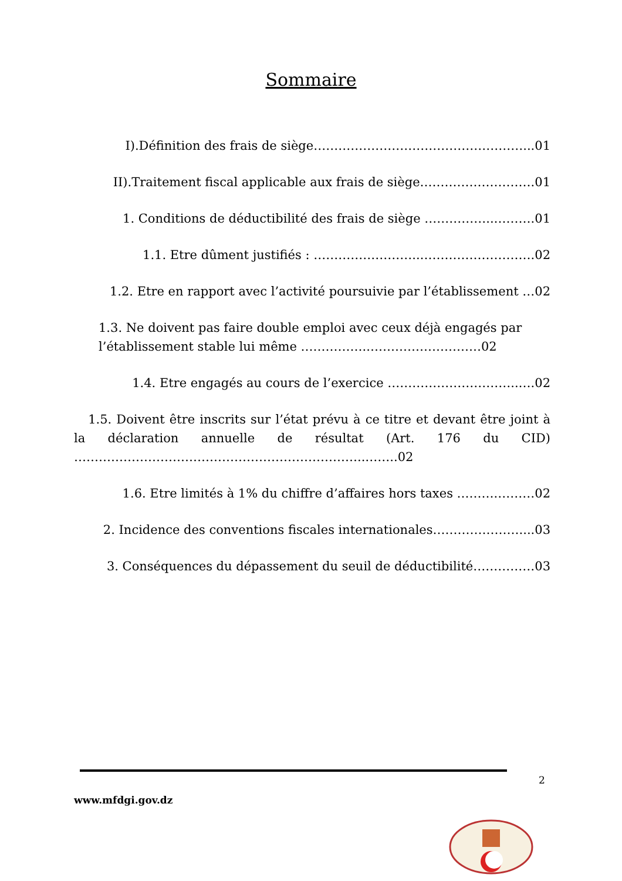Sommaire
I).Définition des frais de siège……………………………………………...01
II).Traitement fiscal applicable aux frais de siège……………………….01
1. Conditions de déductibilité des frais de siège ……………..……….01
1.1. Etre dûment justifiés : ……………………..……………………….02
1.2. Etre en rapport avec l’activité poursuivie par l’établissement …02
1.3. Ne doivent pas faire double emploi avec ceux déjà engagés par l’établissement stable lui même ……………..………………………02
1.4. Etre engagés au cours de l’exercice …………………………..….02
1.5. Doivent être inscrits sur l’état prévu à ce titre et devant être joint à la déclaration annuelle de résultat (Art. 176 du CID) ……………………………………………………………..……..02
1.6. Etre limités à 1% du chiffre d’affaires hors taxes ……….………02
2. Incidence des conventions fiscales internationales…………………....03
3. Conséquences du dépassement du seuil de déductibilité……………03
2
www.mfdgi.gov.dz